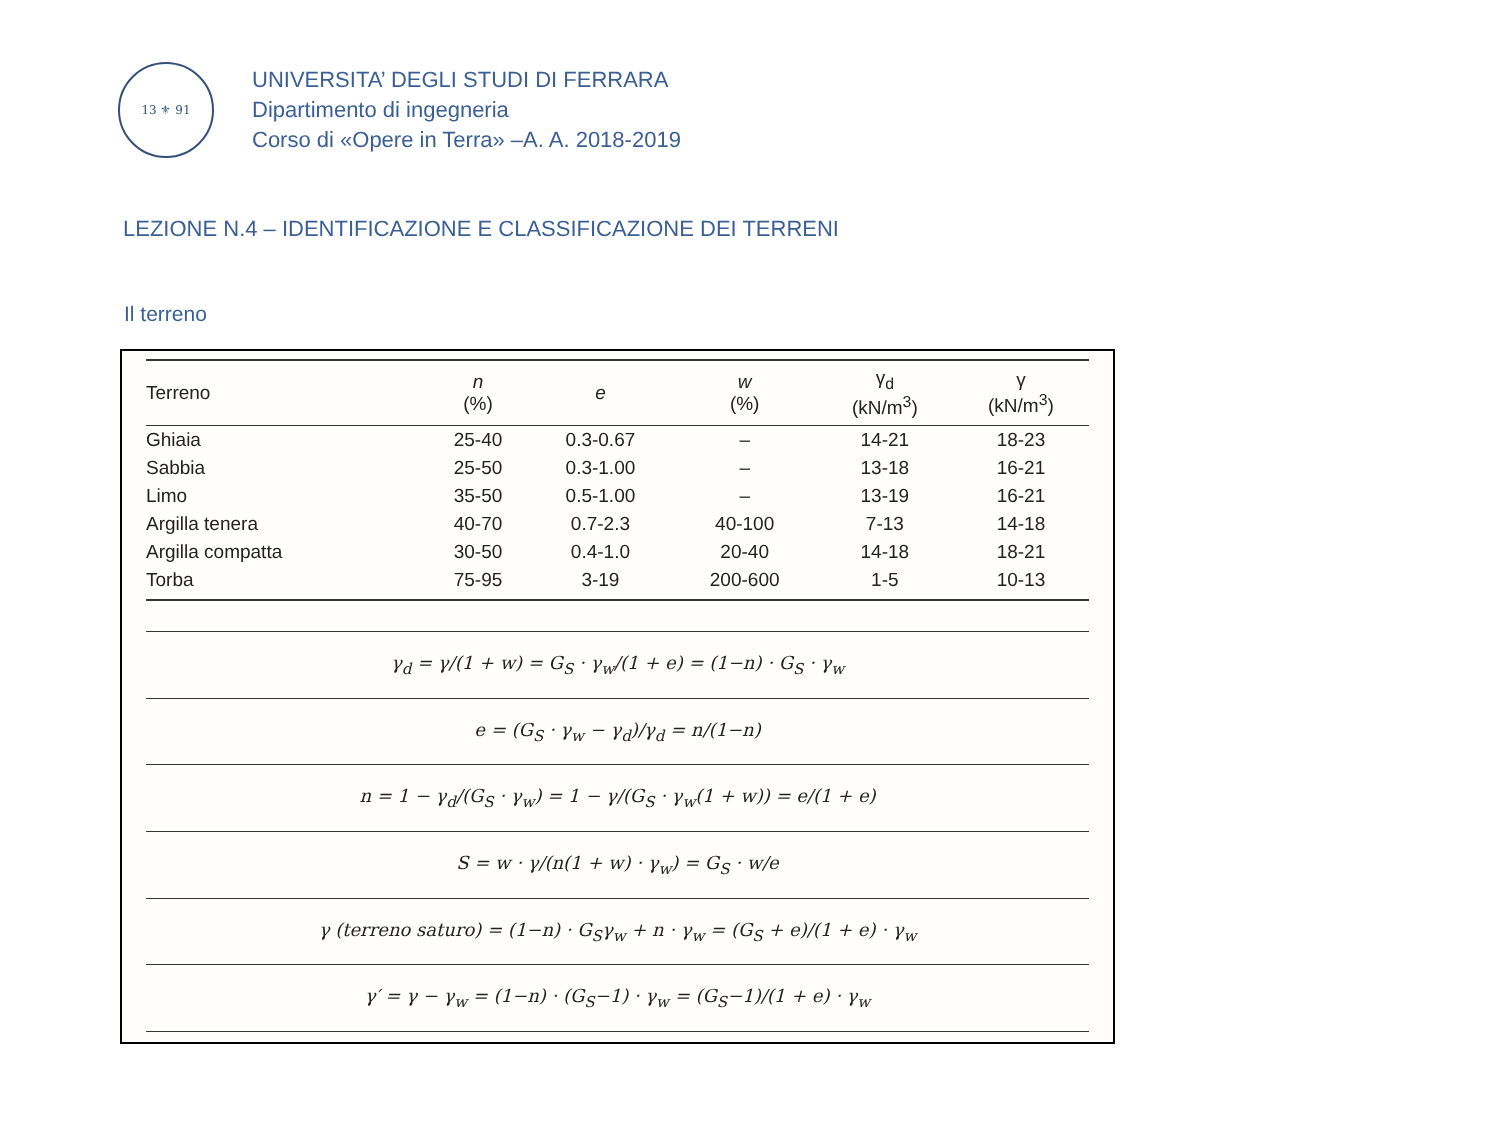13 ⚜ 91
UNIVERSITA’ DEGLI STUDI DI FERRARA
Dipartimento di ingegneria
Corso di «Opere in Terra» –A. A. 2018-2019
LEZIONE N.4 – IDENTIFICAZIONE E CLASSIFICAZIONE DEI TERRENI
Il terreno
| Terreno | n (%) | e | w (%) | γ<sub>d</sub> (kN/m<sup>3</sup>) | γ (kN/m<sup>3</sup>) |
| --- | --- | --- | --- | --- | --- |
| Ghiaia | 25-40 | 0.3-0.67 | – | 14-21 | 18-23 |
| Sabbia | 25-50 | 0.3-1.00 | – | 13-18 | 16-21 |
| Limo | 35-50 | 0.5-1.00 | – | 13-19 | 16-21 |
| Argilla tenera | 40-70 | 0.7-2.3 | 40-100 | 7-13 | 14-18 |
| Argilla compatta | 30-50 | 0.4-1.0 | 20-40 | 14-18 | 18-21 |
| Torba | 75-95 | 3-19 | 200-600 | 1-5 | 10-13 |
γ<sub>d</sub> = γ/(1 + w) = G<sub>S</sub> · γ<sub>w</sub>/(1 + e) = (1−n) · G<sub>S</sub> · γ<sub>w</sub>
e = (G<sub>S</sub> · γ<sub>w</sub> − γ<sub>d</sub>)/γ<sub>d</sub> = n/(1−n)
n = 1 − γ<sub>d</sub>/(G<sub>S</sub> · γ<sub>w</sub>) = 1 − γ/(G<sub>S</sub> · γ<sub>w</sub>(1 + w)) = e/(1 + e)
S = w · γ/(n(1 + w) · γ<sub>w</sub>) = G<sub>S</sub> · w/e
γ (terreno saturo) = (1−n) · G<sub>S</sub>γ<sub>w</sub> + n · γ<sub>w</sub> = (G<sub>S</sub> + e)/(1 + e) · γ<sub>w</sub>
γ′ = γ − γ<sub>w</sub> = (1−n) · (G<sub>S</sub>−1) · γ<sub>w</sub> = (G<sub>S</sub>−1)/(1 + e) · γ<sub>w</sub>